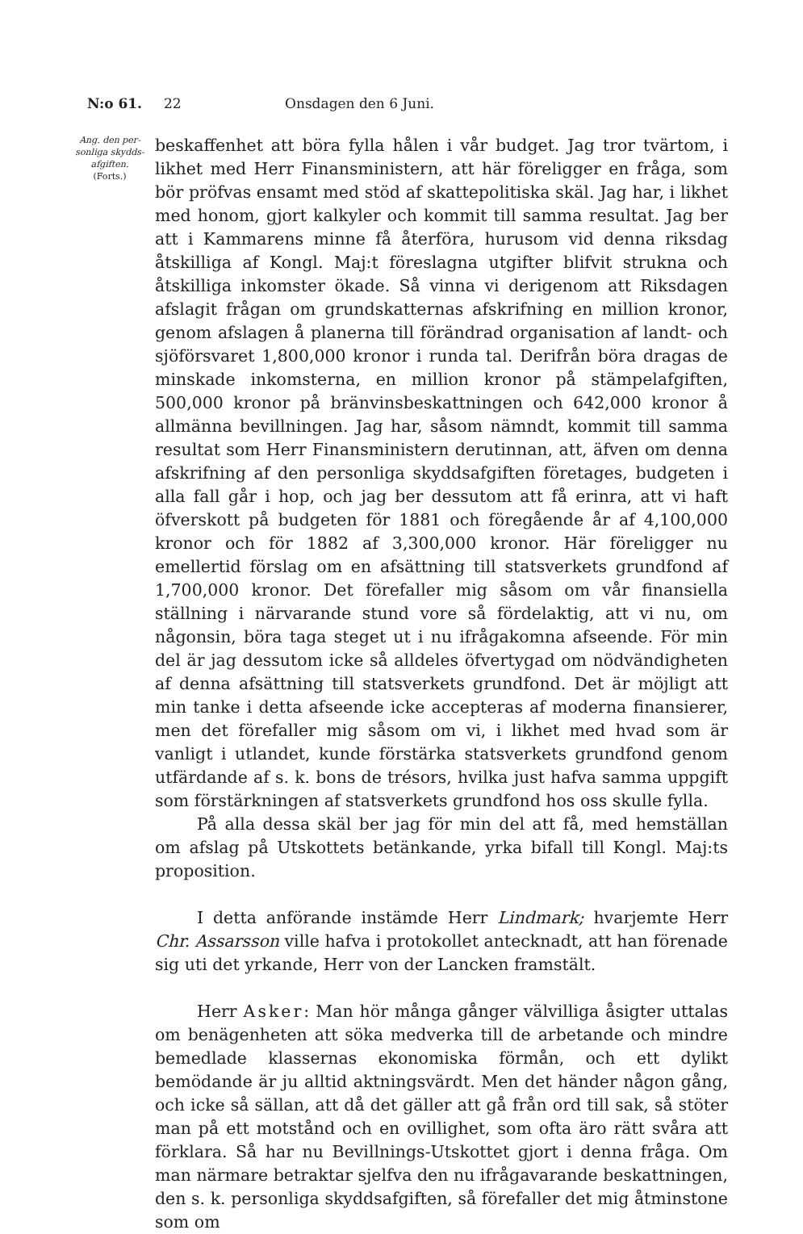N:o 61. 22 Onsdagen den 6 Juni.
Ang. den per-sonliga skydds-afgiften.
(Forts.)
beskaffenhet att böra fylla hålen i vår budget. Jag tror tvärtom, i likhet med Herr Finansministern, att här föreligger en fråga, som bör pröfvas ensamt med stöd af skattepolitiska skäl. Jag har, i likhet med honom, gjort kalkyler och kommit till samma resultat. Jag ber att i Kammarens minne få återföra, hurusom vid denna riksdag åtskilliga af Kongl. Maj:t föreslagna utgifter blifvit strukna och åtskilliga inkomster ökade. Så vinna vi derigenom att Riksdagen afslagit frågan om grundskatternas afskrifning en million kronor, genom afslagen å planerna till förändrad organisation af landt- och sjöförsvaret 1,800,000 kronor i runda tal. Derifrån böra dragas de minskade inkomsterna, en million kronor på stämpelafgiften, 500,000 kronor på bränvinsbeskattningen och 642,000 kronor å allmänna bevillningen. Jag har, såsom nämndt, kommit till samma resultat som Herr Finansministern derutinnan, att, äfven om denna afskrifning af den personliga skyddsafgiften företages, budgeten i alla fall går i hop, och jag ber dessutom att få erinra, att vi haft öfverskott på budgeten för 1881 och föregående år af 4,100,000 kronor och för 1882 af 3,300,000 kronor. Här föreligger nu emellertid förslag om en afsättning till statsverkets grundfond af 1,700,000 kronor. Det förefaller mig såsom om vår finansiella ställning i närvarande stund vore så fördelaktig, att vi nu, om någonsin, böra taga steget ut i nu ifrågakomna afseende. För min del är jag dessutom icke så alldeles öfvertygad om nödvändigheten af denna afsättning till statsverkets grundfond. Det är möjligt att min tanke i detta afseende icke accepteras af moderna finansierer, men det förefaller mig såsom om vi, i likhet med hvad som är vanligt i utlandet, kunde förstärka statsverkets grundfond genom utfärdande af s. k. bons de trésors, hvilka just hafva samma uppgift som förstärkningen af statsverkets grundfond hos oss skulle fylla.
På alla dessa skäl ber jag för min del att få, med hemställan om afslag på Utskottets betänkande, yrka bifall till Kongl. Maj:ts proposition.
I detta anförande instämde Herr Lindmark; hvarjemte Herr Chr. Assarsson ville hafva i protokollet antecknadt, att han förenade sig uti det yrkande, Herr von der Lancken framstält.
Herr Asker: Man hör många gånger välvilliga åsigter uttalas om benägenheten att söka medverka till de arbetande och mindre bemedlade klassernas ekonomiska förmån, och ett dylikt bemödande är ju alltid aktningsvärdt. Men det händer någon gång, och icke så sällan, att då det gäller att gå från ord till sak, så stöter man på ett motstånd och en ovillighet, som ofta äro rätt svåra att förklara. Så har nu Bevillnings-Utskottet gjort i denna fråga. Om man närmare betraktar sjelfva den nu ifrågavarande beskattningen, den s. k. personliga skyddsafgiften, så förefaller det mig åtminstone som om